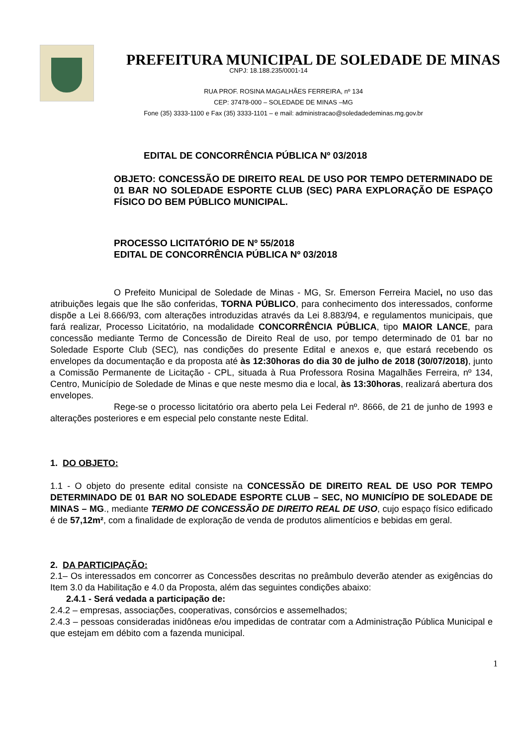PREFEITURA MUNICIPAL DE SOLEDADE DE MINAS
CNPJ: 18.188.235/0001-14
RUA PROF. ROSINA MAGALHÃES FERREIRA, nº 134
CEP: 37478-000 – SOLEDADE DE MINAS –MG
Fone (35) 3333-1100 e Fax (35) 3333-1101 – e mail: administracao@soledadedeminas.mg.gov.br
EDITAL DE CONCORRÊNCIA PÚBLICA Nº 03/2018
OBJETO: CONCESSÃO DE DIREITO REAL DE USO POR TEMPO DETERMINADO DE 01 BAR NO SOLEDADE ESPORTE CLUB (SEC) PARA EXPLORAÇÃO DE ESPAÇO FÍSICO DO BEM PÚBLICO MUNICIPAL.
PROCESSO LICITATÓRIO DE Nº 55/2018
EDITAL DE CONCORRÊNCIA PÚBLICA Nº 03/2018
O Prefeito Municipal de Soledade de Minas - MG, Sr. Emerson Ferreira Maciel, no uso das atribuições legais que lhe são conferidas, TORNA PÚBLICO, para conhecimento dos interessados, conforme dispõe a Lei 8.666/93, com alterações introduzidas através da Lei 8.883/94, e regulamentos municipais, que fará realizar, Processo Licitatório, na modalidade CONCORRÊNCIA PÚBLICA, tipo MAIOR LANCE, para concessão mediante Termo de Concessão de Direito Real de uso, por tempo determinado de 01 bar no Soledade Esporte Club (SEC), nas condições do presente Edital e anexos e, que estará recebendo os envelopes da documentação e da proposta até às 12:30horas do dia 30 de julho de 2018 (30/07/2018), junto a Comissão Permanente de Licitação - CPL, situada à Rua Professora Rosina Magalhães Ferreira, nº 134, Centro, Município de Soledade de Minas e que neste mesmo dia e local, às 13:30horas, realizará abertura dos envelopes.
Rege-se o processo licitatório ora aberto pela Lei Federal nº. 8666, de 21 de junho de 1993 e alterações posteriores e em especial pelo constante neste Edital.
1. DO OBJETO:
1.1 - O objeto do presente edital consiste na CONCESSÃO DE DIREITO REAL DE USO POR TEMPO DETERMINADO DE 01 BAR NO SOLEDADE ESPORTE CLUB – SEC, NO MUNICÍPIO DE SOLEDADE DE MINAS – MG., mediante TERMO DE CONCESSÃO DE DIREITO REAL DE USO, cujo espaço físico edificado é de 57,12m², com a finalidade de exploração de venda de produtos alimentícios e bebidas em geral.
2. DA PARTICIPAÇÃO:
2.1– Os interessados em concorrer as Concessões descritas no preâmbulo deverão atender as exigências do Item 3.0 da Habilitação e 4.0 da Proposta, além das seguintes condições abaixo:
2.4.1 - Será vedada a participação de:
2.4.2 – empresas, associações, cooperativas, consórcios e assemelhados;
2.4.3 – pessoas consideradas inidôneas e/ou impedidas de contratar com a Administração Pública Municipal e que estejam em débito com a fazenda municipal.
1